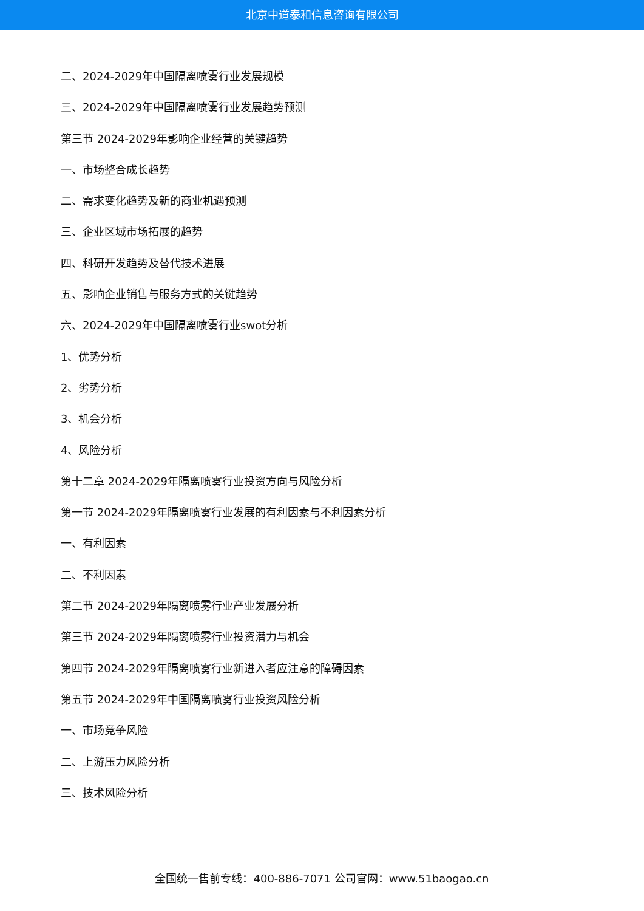北京中道泰和信息咨询有限公司
二、2024-2029年中国隔离喷雾行业发展规模
三、2024-2029年中国隔离喷雾行业发展趋势预测
第三节 2024-2029年影响企业经营的关键趋势
一、市场整合成长趋势
二、需求变化趋势及新的商业机遇预测
三、企业区域市场拓展的趋势
四、科研开发趋势及替代技术进展
五、影响企业销售与服务方式的关键趋势
六、2024-2029年中国隔离喷雾行业swot分析
1、优势分析
2、劣势分析
3、机会分析
4、风险分析
第十二章 2024-2029年隔离喷雾行业投资方向与风险分析
第一节 2024-2029年隔离喷雾行业发展的有利因素与不利因素分析
一、有利因素
二、不利因素
第二节 2024-2029年隔离喷雾行业产业发展分析
第三节 2024-2029年隔离喷雾行业投资潜力与机会
第四节 2024-2029年隔离喷雾行业新进入者应注意的障碍因素
第五节 2024-2029年中国隔离喷雾行业投资风险分析
一、市场竞争风险
二、上游压力风险分析
三、技术风险分析
全国统一售前专线：400-886-7071 公司官网：www.51baogao.cn